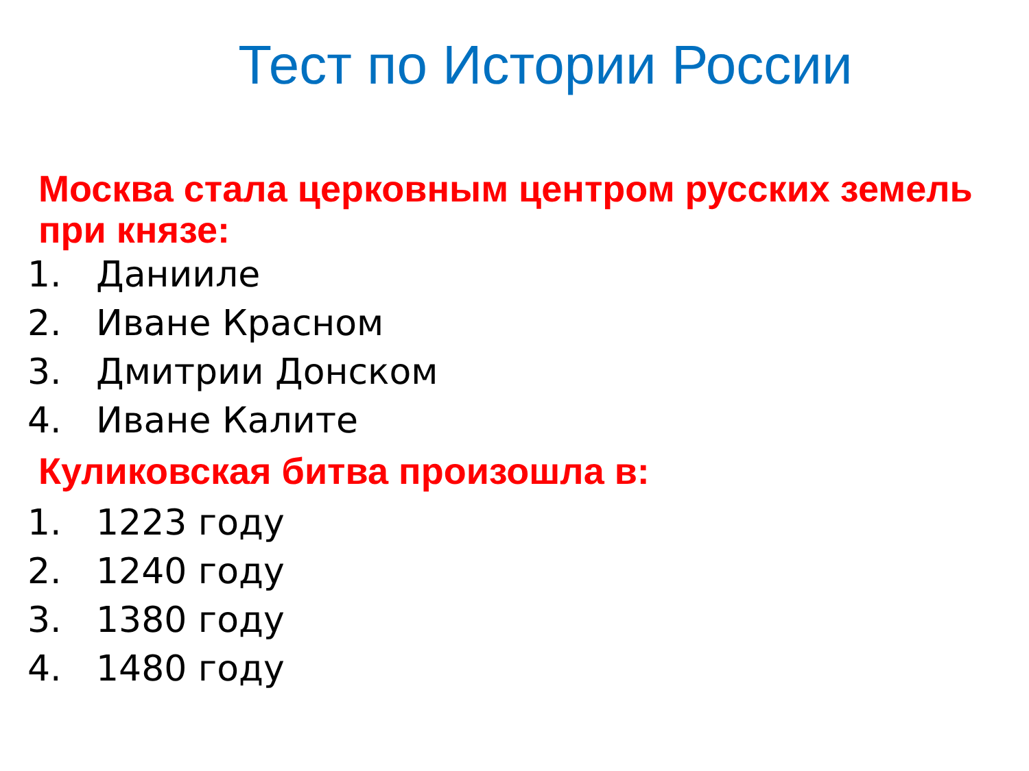Тест по Истории России
Москва стала церковным центром русских земель при князе:
1. Данииле
2. Иване Красном
3. Дмитрии Донском
4. Иване Калите
Куликовская битва произошла в:
1. 1223 году
2. 1240 году
3. 1380 году
4. 1480 году